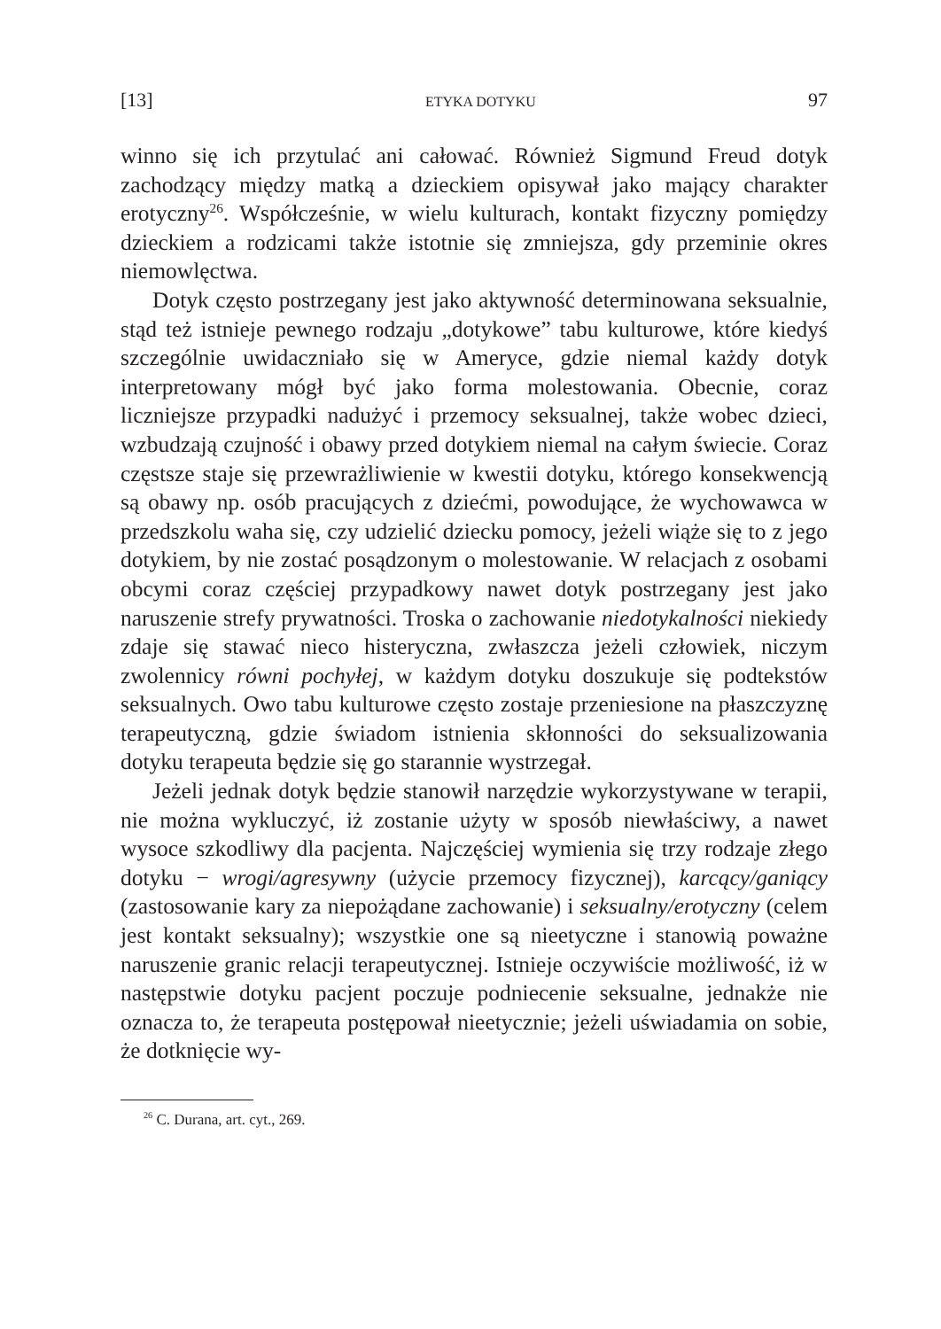[13] ETYKA DOTYKU 97
winno się ich przytulać ani całować. Również Sigmund Freud dotyk zachodzący między matką a dzieckiem opisywał jako mający charakter erotyczny<sup>26</sup>. Współcześnie, w wielu kulturach, kontakt fizyczny pomiędzy dzieckiem a rodzicami także istotnie się zmniejsza, gdy przeminie okres niemowlęctwa.
Dotyk często postrzegany jest jako aktywność determinowana seksualnie, stąd też istnieje pewnego rodzaju „dotykowe” tabu kulturowe, które kiedyś szczególnie uwidaczniało się w Ameryce, gdzie niemal każdy dotyk interpretowany mógł być jako forma molestowania. Obecnie, coraz liczniejsze przypadki nadużyć i przemocy seksualnej, także wobec dzieci, wzbudzają czujność i obawy przed dotykiem niemal na całym świecie. Coraz częstsze staje się przewrażliwienie w kwestii dotyku, którego konsekwencją są obawy np. osób pracujących z dziećmi, powodujące, że wychowawca w przedszkolu waha się, czy udzielić dziecku pomocy, jeżeli wiąże się to z jego dotykiem, by nie zostać posądzonym o molestowanie. W relacjach z osobami obcymi coraz częściej przypadkowy nawet dotyk postrzegany jest jako naruszenie strefy prywatności. Troska o zachowanie niedotykalności niekiedy zdaje się stawać nieco histeryczna, zwłaszcza jeżeli człowiek, niczym zwolennicy równi pochyłej, w każdym dotyku doszukuje się podtekstów seksualnych. Owo tabu kulturowe często zostaje przeniesione na płaszczyznę terapeutyczną, gdzie świadom istnienia skłonności do seksualizowania dotyku terapeuta będzie się go starannie wystrzegał.
Jeżeli jednak dotyk będzie stanowił narzędzie wykorzystywane w terapii, nie można wykluczyć, iż zostanie użyty w sposób niewłaściwy, a nawet wysoce szkodliwy dla pacjenta. Najczęściej wymienia się trzy rodzaje złego dotyku − wrogi/agresywny (użycie przemocy fizycznej), karcący/ganiący (zastosowanie kary za niepożądane zachowanie) i seksualny/erotyczny (celem jest kontakt seksualny); wszystkie one są nieetyczne i stanowią poważne naruszenie granic relacji terapeutycznej. Istnieje oczywiście możliwość, iż w następstwie dotyku pacjent poczuje podniecenie seksualne, jednakże nie oznacza to, że terapeuta postępował nieetycznie; jeżeli uświadamia on sobie, że dotknięcie wy-
<sup>26</sup> C. Durana, art. cyt., 269.